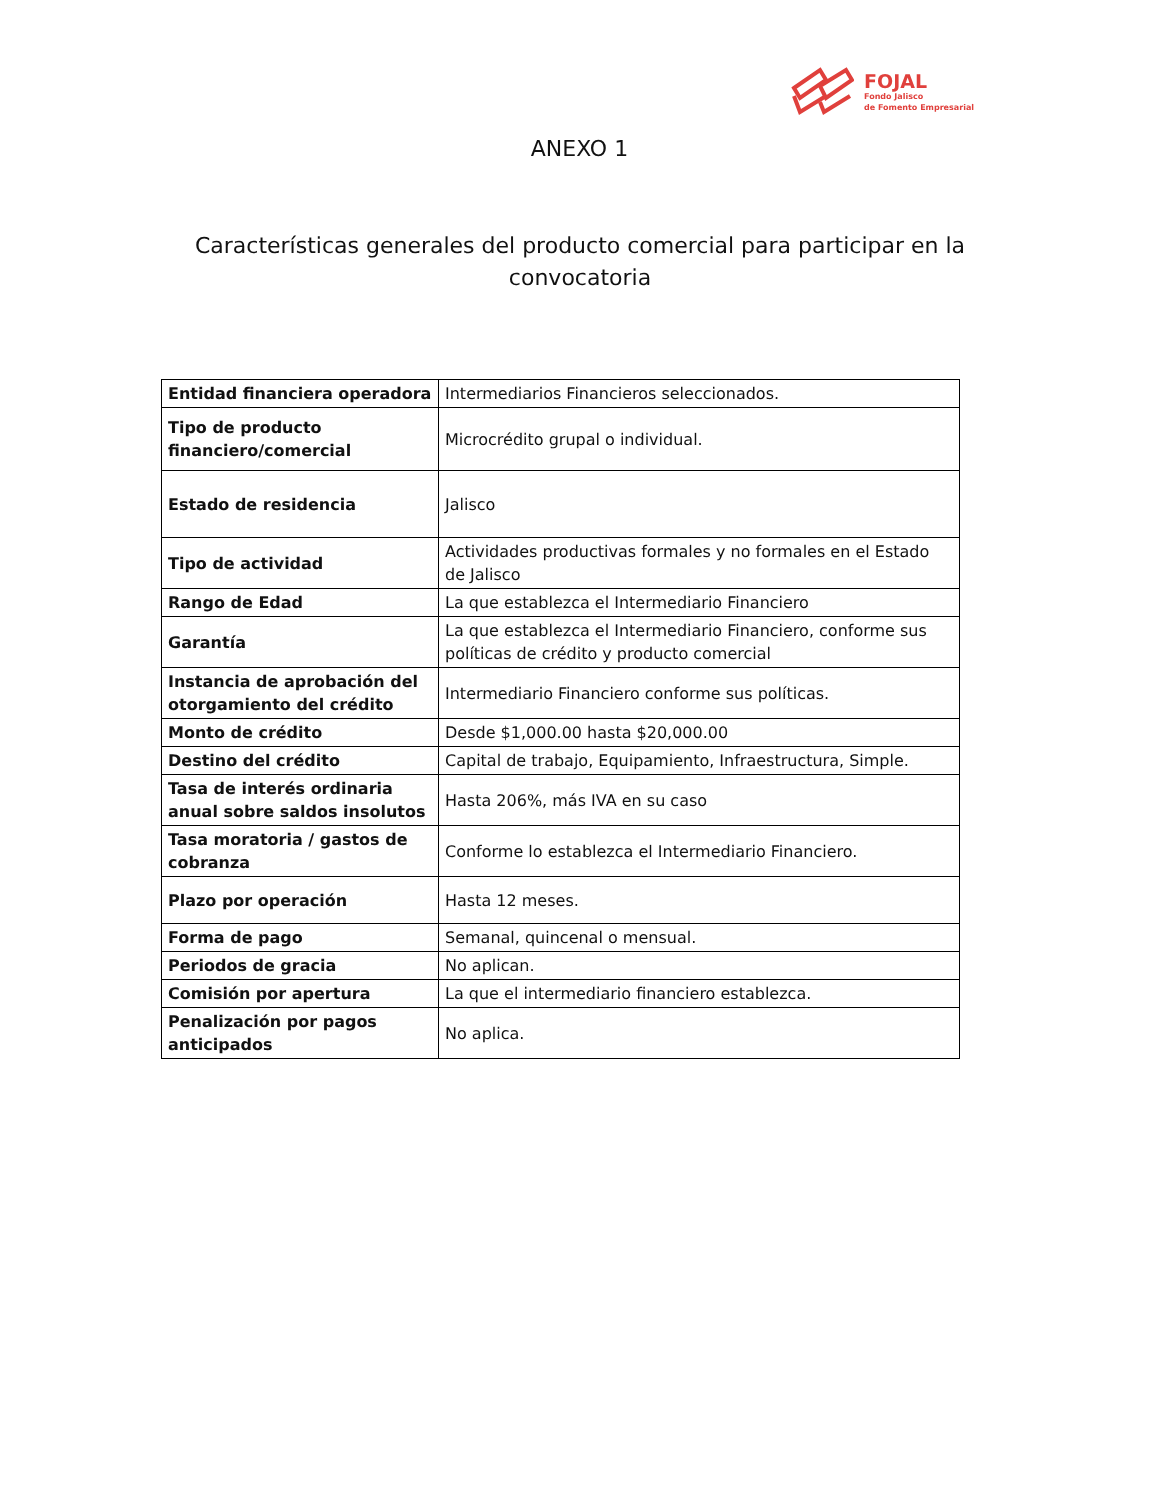FOJAL
Fondo Jalisco
de Fomento Empresarial
ANEXO 1
Características generales del producto comercial para participar en la convocatoria
| Entidad financiera operadora | Intermediarios Financieros seleccionados. |
| Tipo de producto financiero/comercial | Microcrédito grupal o individual. |
| Estado de residencia | Jalisco |
| Tipo de actividad | Actividades productivas formales y no formales en el Estado de Jalisco |
| Rango de Edad | La que establezca el Intermediario Financiero |
| Garantía | La que establezca el Intermediario Financiero, conforme sus políticas de crédito y producto comercial |
| Instancia de aprobación del otorgamiento del crédito | Intermediario Financiero conforme sus políticas. |
| Monto de crédito | Desde $1,000.00 hasta $20,000.00 |
| Destino del crédito | Capital de trabajo, Equipamiento, Infraestructura, Simple. |
| Tasa de interés ordinaria anual sobre saldos insolutos | Hasta 206%, más IVA en su caso |
| Tasa moratoria / gastos de cobranza | Conforme lo establezca el Intermediario Financiero. |
| Plazo por operación | Hasta 12 meses. |
| Forma de pago | Semanal, quincenal o mensual. |
| Periodos de gracia | No aplican. |
| Comisión por apertura | La que el intermediario financiero establezca. |
| Penalización por pagos anticipados | No aplica. |